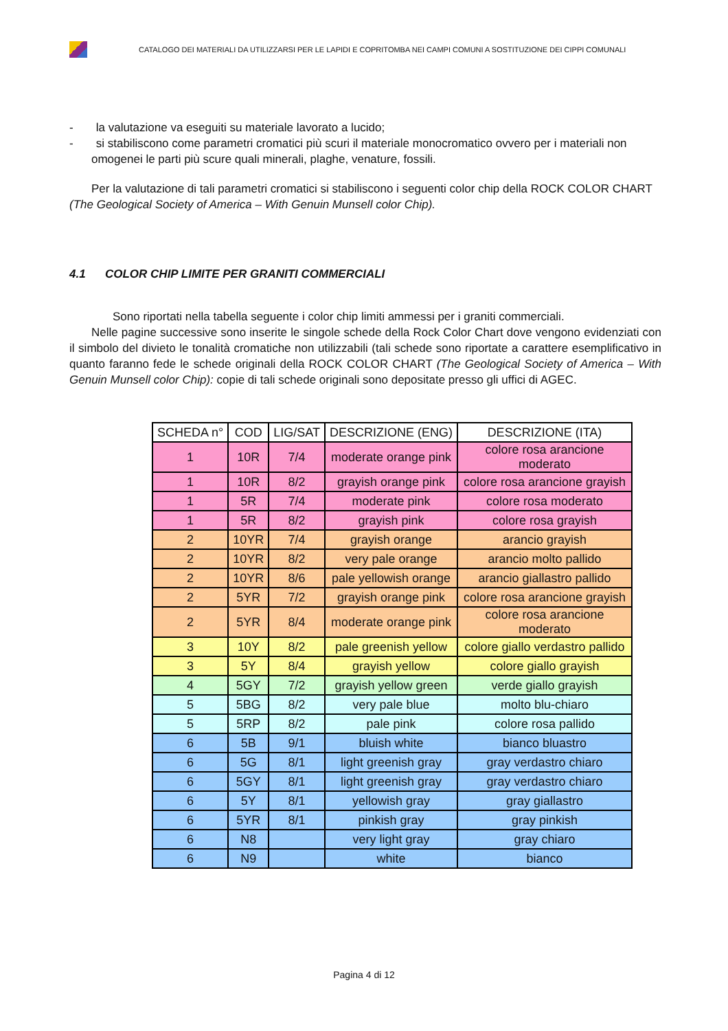CATALOGO DEI MATERIALI DA UTILIZZARSI PER LE LAPIDI E COPRITOMBA NEI CAMPI COMUNI A SOSTITUZIONE DEI CIPPI COMUNALI
- la valutazione va eseguiti su materiale lavorato a lucido;
- si stabiliscono come parametri cromatici più scuri il materiale monocromatico ovvero per i materiali non omogenei le parti più scure quali minerali, plaghe, venature, fossili.
Per la valutazione di tali parametri cromatici si stabiliscono i seguenti color chip della ROCK COLOR CHART (The Geological Society of America – With Genuin Munsell color Chip).
4.1 COLOR CHIP LIMITE PER GRANITI COMMERCIALI
Sono riportati nella tabella seguente i color chip limiti ammessi per i graniti commerciali.
Nelle pagine successive sono inserite le singole schede della Rock Color Chart dove vengono evidenziati con il simbolo del divieto le tonalità cromatiche non utilizzabili (tali schede sono riportate a carattere esemplificativo in quanto faranno fede le schede originali della ROCK COLOR CHART (The Geological Society of America – With Genuin Munsell color Chip): copie di tali schede originali sono depositate presso gli uffici di AGEC.
| SCHEDA n° | COD | LIG/SAT | DESCRIZIONE (ENG) | DESCRIZIONE (ITA) |
| --- | --- | --- | --- | --- |
| 1 | 10R | 7/4 | moderate orange pink | colore rosa arancione moderato |
| 1 | 10R | 8/2 | grayish orange pink | colore rosa arancione grayish |
| 1 | 5R | 7/4 | moderate pink | colore rosa moderato |
| 1 | 5R | 8/2 | grayish pink | colore rosa grayish |
| 2 | 10YR | 7/4 | grayish orange | arancio grayish |
| 2 | 10YR | 8/2 | very pale orange | arancio molto pallido |
| 2 | 10YR | 8/6 | pale yellowish orange | arancio giallastro pallido |
| 2 | 5YR | 7/2 | grayish orange pink | colore rosa arancione grayish |
| 2 | 5YR | 8/4 | moderate orange pink | colore rosa arancione moderato |
| 3 | 10Y | 8/2 | pale greenish yellow | colore giallo verdastro pallido |
| 3 | 5Y | 8/4 | grayish yellow | colore giallo grayish |
| 4 | 5GY | 7/2 | grayish yellow green | verde giallo grayish |
| 5 | 5BG | 8/2 | very pale blue | molto blu-chiaro |
| 5 | 5RP | 8/2 | pale pink | colore rosa pallido |
| 6 | 5B | 9/1 | bluish white | bianco bluastro |
| 6 | 5G | 8/1 | light greenish gray | gray verdastro chiaro |
| 6 | 5GY | 8/1 | light greenish gray | gray verdastro chiaro |
| 6 | 5Y | 8/1 | yellowish gray | gray giallastro |
| 6 | 5YR | 8/1 | pinkish gray | gray pinkish |
| 6 | N8 | | very light gray | gray chiaro |
| 6 | N9 | | white | bianco |
Pagina 4 di 12